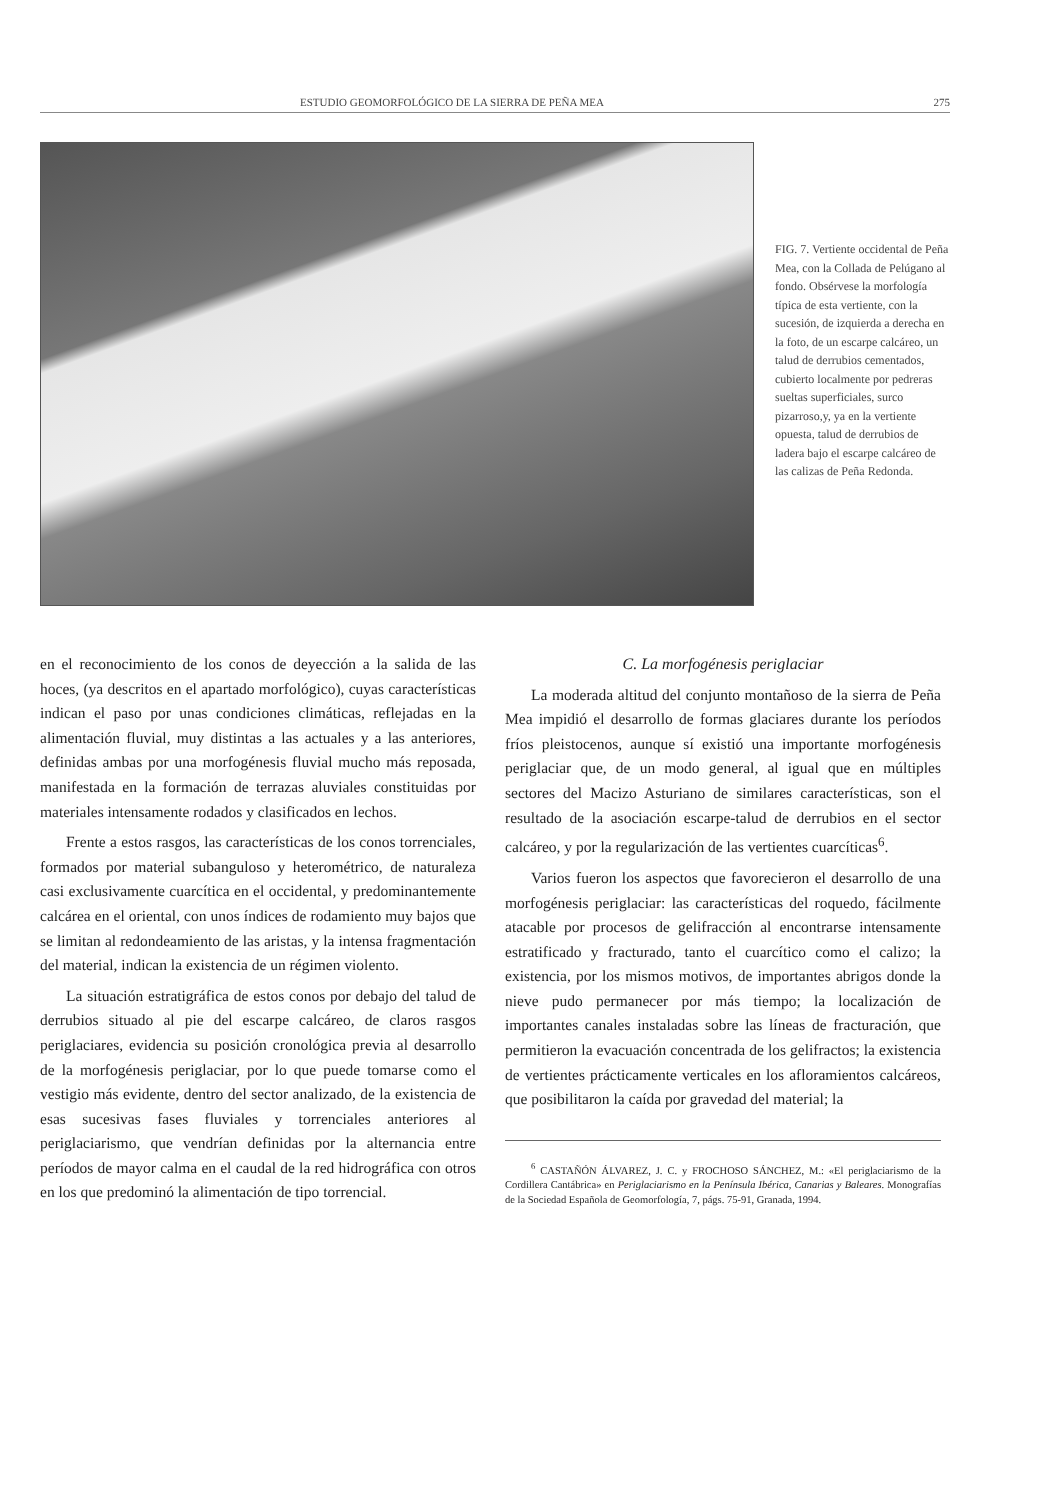ESTUDIO GEOMORFOLÓGICO DE LA SIERRA DE PEÑA MEA 275
FIG. 7. Vertiente occidental de Peña Mea, con la Collada de Pelúgano al fondo. Obsérvese la morfología típica de esta vertiente, con la sucesión, de izquierda a derecha en la foto, de un escarpe calcáreo, un talud de derrubios cementados, cubierto localmente por pedreras sueltas superficiales, surco pizarroso,y, ya en la vertiente opuesta, talud de derrubios de ladera bajo el escarpe calcáreo de las calizas de Peña Redonda.
en el reconocimiento de los conos de deyección a la salida de las hoces, (ya descritos en el apartado morfológico), cuyas características indican el paso por unas condiciones climáticas, reflejadas en la alimentación fluvial, muy distintas a las actuales y a las anteriores, definidas ambas por una morfogénesis fluvial mucho más reposada, manifestada en la formación de terrazas aluviales constituidas por materiales intensamente rodados y clasificados en lechos.
Frente a estos rasgos, las características de los conos torrenciales, formados por material subanguloso y heterométrico, de naturaleza casi exclusivamente cuarcítica en el occidental, y predominantemente calcárea en el oriental, con unos índices de rodamiento muy bajos que se limitan al redondeamiento de las aristas, y la intensa fragmentación del material, indican la existencia de un régimen violento.
La situación estratigráfica de estos conos por debajo del talud de derrubios situado al pie del escarpe calcáreo, de claros rasgos periglaciares, evidencia su posición cronológica previa al desarrollo de la morfogénesis periglaciar, por lo que puede tomarse como el vestigio más evidente, dentro del sector analizado, de la existencia de esas sucesivas fases fluviales y torrenciales anteriores al periglaciarismo, que vendrían definidas por la alternancia entre períodos de mayor calma en el caudal de la red hidrográfica con otros en los que predominó la alimentación de tipo torrencial.
C. La morfogénesis periglaciar
La moderada altitud del conjunto montañoso de la sierra de Peña Mea impidió el desarrollo de formas glaciares durante los períodos fríos pleistocenos, aunque sí existió una importante morfogénesis periglaciar que, de un modo general, al igual que en múltiples sectores del Macizo Asturiano de similares características, son el resultado de la asociación escarpe-talud de derrubios en el sector calcáreo, y por la regularización de las vertientes cuarcíticas<sup>6</sup>.
Varios fueron los aspectos que favorecieron el desarrollo de una morfogénesis periglaciar: las características del roquedo, fácilmente atacable por procesos de gelifracción al encontrarse intensamente estratificado y fracturado, tanto el cuarcítico como el calizo; la existencia, por los mismos motivos, de importantes abrigos donde la nieve pudo permanecer por más tiempo; la localización de importantes canales instaladas sobre las líneas de fracturación, que permitieron la evacuación concentrada de los gelifractos; la existencia de vertientes prácticamente verticales en los afloramientos calcáreos, que posibilitaron la caída por gravedad del material; la
<sup>6</sup> CASTAÑÓN ÁLVAREZ, J. C. y FROCHOSO SÁNCHEZ, M.: «El periglaciarismo de la Cordillera Cantábrica» en Periglaciarismo en la Península Ibérica, Canarias y Baleares. Monografías de la Sociedad Española de Geomorfología, 7, págs. 75-91, Granada, 1994.